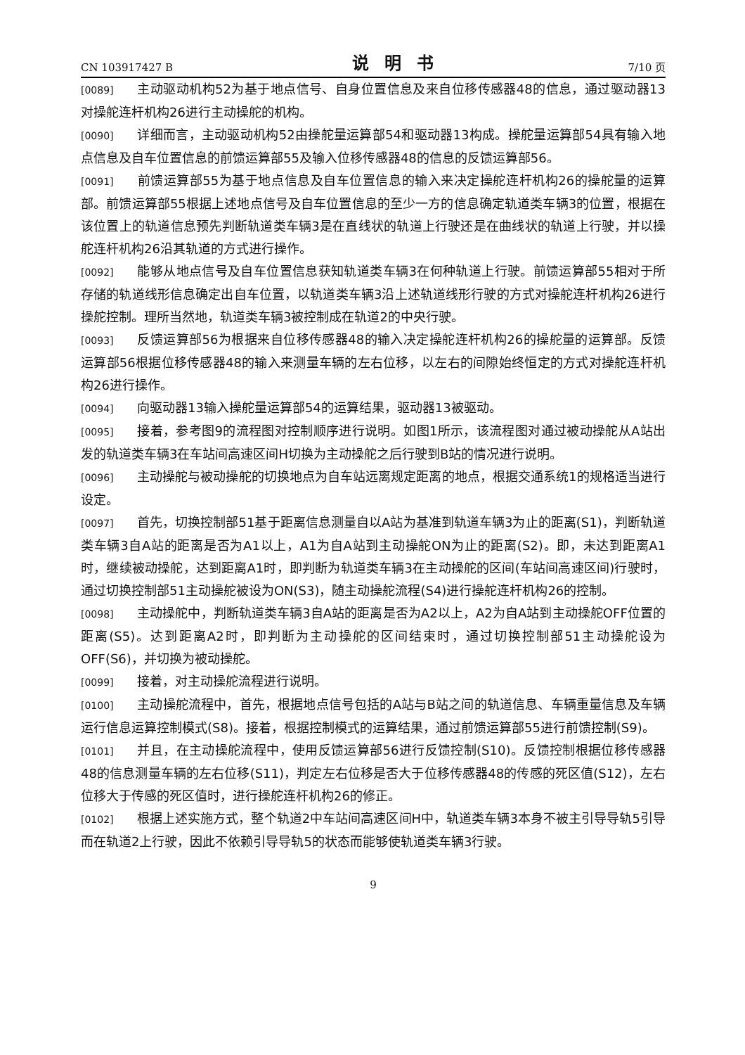CN 103917427 B 说明书 7/10 页
[0089] 主动驱动机构52为基于地点信号、自身位置信息及来自位移传感器48的信息，通过驱动器13对操舵连杆机构26进行主动操舵的机构。
[0090] 详细而言，主动驱动机构52由操舵量运算部54和驱动器13构成。操舵量运算部54具有输入地点信息及自车位置信息的前馈运算部55及输入位移传感器48的信息的反馈运算部56。
[0091] 前馈运算部55为基于地点信息及自车位置信息的输入来决定操舵连杆机构26的操舵量的运算部。前馈运算部55根据上述地点信号及自车位置信息的至少一方的信息确定轨道类车辆3的位置，根据在该位置上的轨道信息预先判断轨道类车辆3是在直线状的轨道上行驶还是在曲线状的轨道上行驶，并以操舵连杆机构26沿其轨道的方式进行操作。
[0092] 能够从地点信号及自车位置信息获知轨道类车辆3在何种轨道上行驶。前馈运算部55相对于所存储的轨道线形信息确定出自车位置，以轨道类车辆3沿上述轨道线形行驶的方式对操舵连杆机构26进行操舵控制。理所当然地，轨道类车辆3被控制成在轨道2的中央行驶。
[0093] 反馈运算部56为根据来自位移传感器48的输入决定操舵连杆机构26的操舵量的运算部。反馈运算部56根据位移传感器48的输入来测量车辆的左右位移，以左右的间隙始终恒定的方式对操舵连杆机构26进行操作。
[0094] 向驱动器13输入操舵量运算部54的运算结果，驱动器13被驱动。
[0095] 接着，参考图9的流程图对控制顺序进行说明。如图1所示，该流程图对通过被动操舵从A站出发的轨道类车辆3在车站间高速区间H切换为主动操舵之后行驶到B站的情况进行说明。
[0096] 主动操舵与被动操舵的切换地点为自车站远离规定距离的地点，根据交通系统1的规格适当进行设定。
[0097] 首先，切换控制部51基于距离信息测量自以A站为基准到轨道车辆3为止的距离(S1)，判断轨道类车辆3自A站的距离是否为A1以上，A1为自A站到主动操舵ON为止的距离(S2)。即，未达到距离A1时，继续被动操舵，达到距离A1时，即判断为轨道类车辆3在主动操舵的区间(车站间高速区间)行驶时，通过切换控制部51主动操舵被设为ON(S3)，随主动操舵流程(S4)进行操舵连杆机构26的控制。
[0098] 主动操舵中，判断轨道类车辆3自A站的距离是否为A2以上，A2为自A站到主动操舵OFF位置的距离(S5)。达到距离A2时，即判断为主动操舵的区间结束时，通过切换控制部51主动操舵设为OFF(S6)，并切换为被动操舵。
[0099] 接着，对主动操舵流程进行说明。
[0100] 主动操舵流程中，首先，根据地点信号包括的A站与B站之间的轨道信息、车辆重量信息及车辆运行信息运算控制模式(S8)。接着，根据控制模式的运算结果，通过前馈运算部55进行前馈控制(S9)。
[0101] 并且，在主动操舵流程中，使用反馈运算部56进行反馈控制(S10)。反馈控制根据位移传感器48的信息测量车辆的左右位移(S11)，判定左右位移是否大于位移传感器48的传感的死区值(S12)，左右位移大于传感的死区值时，进行操舵连杆机构26的修正。
[0102] 根据上述实施方式，整个轨道2中车站间高速区间H中，轨道类车辆3本身不被主引导导轨5引导而在轨道2上行驶，因此不依赖引导导轨5的状态而能够使轨道类车辆3行驶。
9